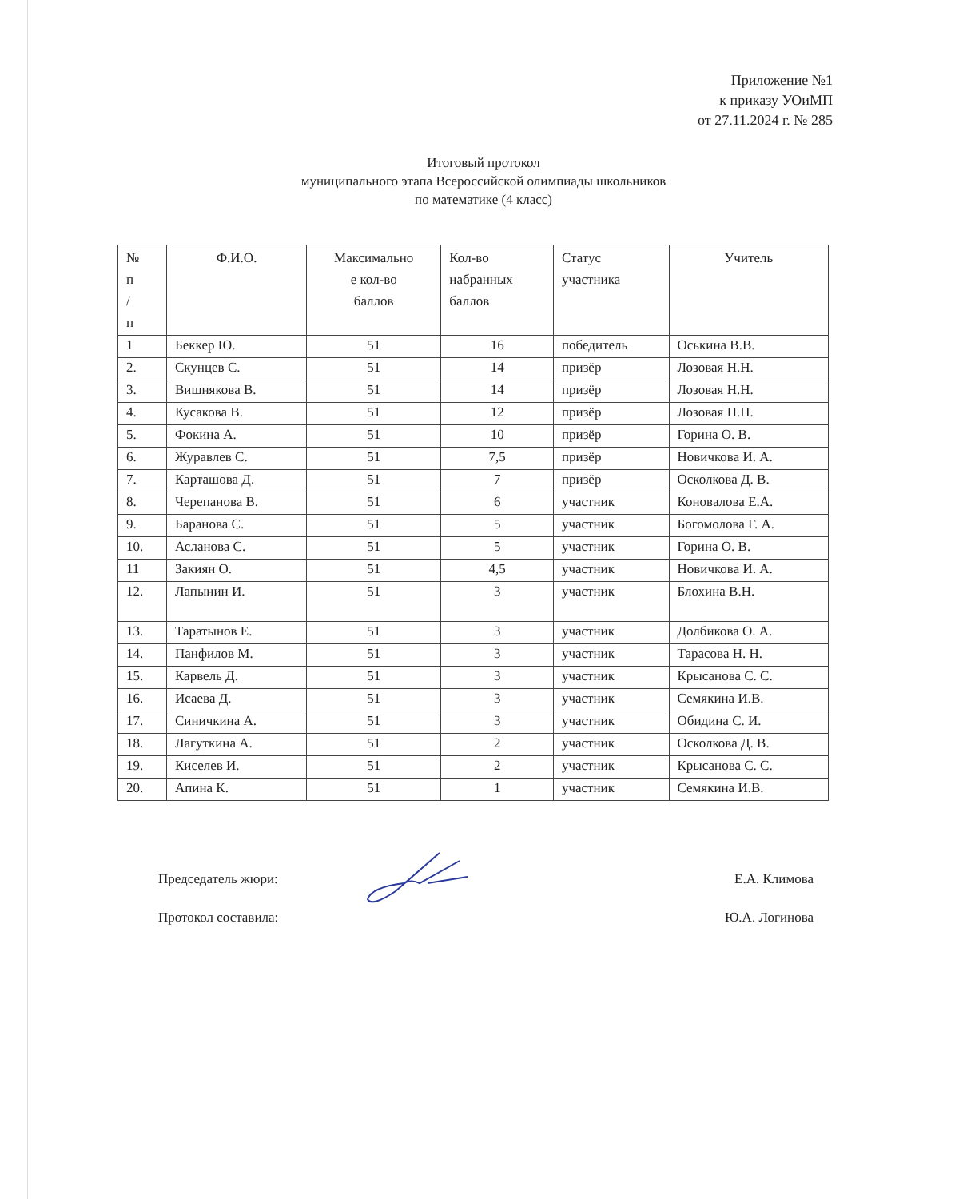Приложение №1
к приказу УОиМП
от 27.11.2024 г. № 285
Итоговый протокол
муниципального этапа Всероссийской олимпиады школьников
по математике (4 класс)
| № п / п | Ф.И.О. | Максимально е кол-во баллов | Кол-во набранных баллов | Статус участника | Учитель |
| --- | --- | --- | --- | --- | --- |
| 1 | Беккер Ю. | 51 | 16 | победитель | Оськина В.В. |
| 2. | Скунцев С. | 51 | 14 | призёр | Лозовая Н.Н. |
| 3. | Вишнякова В. | 51 | 14 | призёр | Лозовая Н.Н. |
| 4. | Кусакова В. | 51 | 12 | призёр | Лозовая Н.Н. |
| 5. | Фокина А. | 51 | 10 | призёр | Горина О. В. |
| 6. | Журавлев С. | 51 | 7,5 | призёр | Новичкова И. А. |
| 7. | Карташова Д. | 51 | 7 | призёр | Осколкова Д. В. |
| 8. | Черепанова В. | 51 | 6 | участник | Коновалова Е.А. |
| 9. | Баранова С. | 51 | 5 | участник | Богомолова Г. А. |
| 10. | Асланова С. | 51 | 5 | участник | Горина О. В. |
| 11 | Закиян О. | 51 | 4,5 | участник | Новичкова И. А. |
| 12. | Лапынин И. | 51 | 3 | участник | Блохина В.Н. |
| 13. | Таратынов Е. | 51 | 3 | участник | Долбикова О. А. |
| 14. | Панфилов М. | 51 | 3 | участник | Тарасова Н. Н. |
| 15. | Карвель Д. | 51 | 3 | участник | Крысанова С. С. |
| 16. | Исаева Д. | 51 | 3 | участник | Семякина И.В. |
| 17. | Синичкина А. | 51 | 3 | участник | Обидина С. И. |
| 18. | Лагуткина А. | 51 | 2 | участник | Осколкова Д. В. |
| 19. | Киселев И. | 51 | 2 | участник | Крысанова С. С. |
| 20. | Апина К. | 51 | 1 | участник | Семякина И.В. |
Председатель жюри: Е.А. Климова
Протокол составила: Ю.А. Логинова